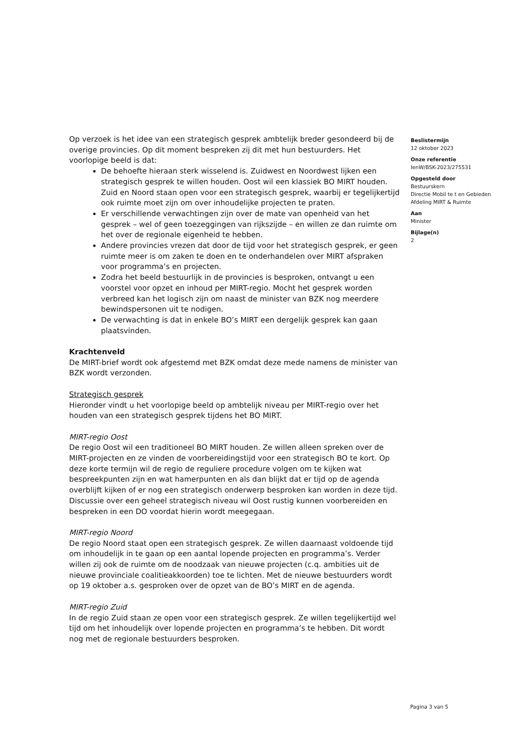Op verzoek is het idee van een strategisch gesprek ambtelijk breder gesondeerd bij de overige provincies. Op dit moment bespreken zij dit met hun bestuurders. Het voorlopige beeld is dat:
De behoefte hieraan sterk wisselend is. Zuidwest en Noordwest lijken een strategisch gesprek te willen houden. Oost wil een klassiek BO MIRT houden. Zuid en Noord staan open voor een strategisch gesprek, waarbij er tegelijkertijd ook ruimte moet zijn om over inhoudelijke projecten te praten.
Er verschillende verwachtingen zijn over de mate van openheid van het gesprek – wel of geen toezeggingen van rijkszijde – en willen ze dan ruimte om het over de regionale eigenheid te hebben.
Andere provincies vrezen dat door de tijd voor het strategisch gesprek, er geen ruimte meer is om zaken te doen en te onderhandelen over MIRT afspraken voor programma’s en projecten.
Zodra het beeld bestuurlijk in de provincies is besproken, ontvangt u een voorstel voor opzet en inhoud per MIRT-regio. Mocht het gesprek worden verbreed kan het logisch zijn om naast de minister van BZK nog meerdere bewindspersonen uit te nodigen.
De verwachting is dat in enkele BO’s MIRT een dergelijk gesprek kan gaan plaatsvinden.
Krachtenveld
De MIRT-brief wordt ook afgestemd met BZK omdat deze mede namens de minister van BZK wordt verzonden.
Strategisch gesprek
Hieronder vindt u het voorlopige beeld op ambtelijk niveau per MIRT-regio over het houden van een strategisch gesprek tijdens het BO MIRT.
MIRT-regio Oost
De regio Oost wil een traditioneel BO MIRT houden. Ze willen alleen spreken over de MIRT-projecten en ze vinden de voorbereidingstijd voor een strategisch BO te kort. Op deze korte termijn wil de regio de reguliere procedure volgen om te kijken wat bespreekpunten zijn en wat hamerpunten en als dan blijkt dat er tijd op de agenda overblijft kijken of er nog een strategisch onderwerp besproken kan worden in deze tijd. Discussie over een geheel strategisch niveau wil Oost rustig kunnen voorbereiden en bespreken in een DO voordat hierin wordt meegegaan.
MIRT-regio Noord
De regio Noord staat open een strategisch gesprek. Ze willen daarnaast voldoende tijd om inhoudelijk in te gaan op een aantal lopende projecten en programma’s. Verder willen zij ook de ruimte om de noodzaak van nieuwe projecten (c.q. ambities uit de nieuwe provinciale coalitieakkoorden) toe te lichten. Met de nieuwe bestuurders wordt op 19 oktober a.s. gesproken over de opzet van de BO’s MIRT en de agenda.
MIRT-regio Zuid
In de regio Zuid staan ze open voor een strategisch gesprek. Ze willen tegelijkertijd wel tijd om het inhoudelijk over lopende projecten en programma’s te hebben. Dit wordt nog met de regionale bestuurders besproken.
Beslistermijn
12 oktober 2023
Onze referentie
IenW/BSK-2023/275531
Opgesteld door
Bestuurskern
Directie Mobil te t en Gebieden
Afdeling MIRT & Ruimte
Aan
Minister
Bijlage(n)
2
Pagina 3 van 5